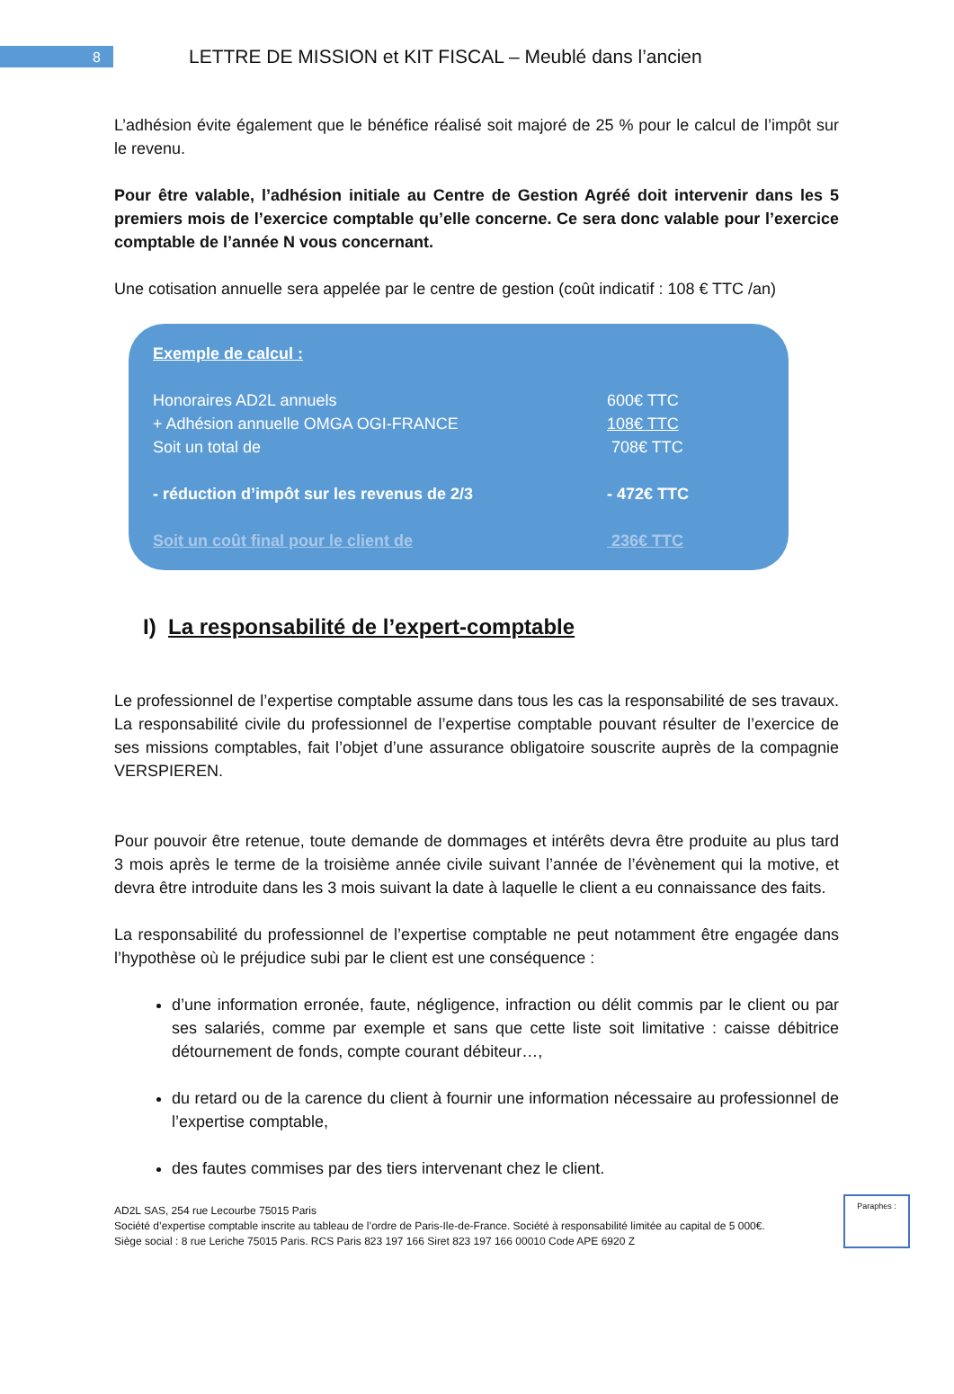8
LETTRE DE MISSION et KIT FISCAL – Meublé dans l’ancien
L’adhésion évite également que le bénéfice réalisé soit majoré de 25 % pour le calcul de l’impôt sur le revenu.
Pour être valable, l’adhésion initiale au Centre de Gestion Agréé doit intervenir dans les 5 premiers mois de l’exercice comptable qu’elle concerne. Ce sera donc valable pour l’exercice comptable de l’année N vous concernant.
Une cotisation annuelle sera appelée par le centre de gestion (coût indicatif : 108 € TTC /an)
Exemple de calcul :
Honoraires AD2L annuels 600€ TTC
+ Adhésion annuelle OMGA OGI-FRANCE 108€ TTC
Soit un total de 708€ TTC
- réduction d’impôt sur les revenus de 2/3 - 472€ TTC
Soit un coût final pour le client de 236€ TTC
I) La responsabilité de l’expert-comptable
Le professionnel de l’expertise comptable assume dans tous les cas la responsabilité de ses travaux. La responsabilité civile du professionnel de l’expertise comptable pouvant résulter de l’exercice de ses missions comptables, fait l’objet d’une assurance obligatoire souscrite auprès de la compagnie VERSPIEREN.
Pour pouvoir être retenue, toute demande de dommages et intérêts devra être produite au plus tard 3 mois après le terme de la troisième année civile suivant l’année de l’évènement qui la motive, et devra être introduite dans les 3 mois suivant la date à laquelle le client a eu connaissance des faits.
La responsabilité du professionnel de l’expertise comptable ne peut notamment être engagée dans l’hypothèse où le préjudice subi par le client est une conséquence :
d’une information erronée, faute, négligence, infraction ou délit commis par le client ou par ses salariés, comme par exemple et sans que cette liste soit limitative : caisse débitrice détournement de fonds, compte courant débiteur…,
du retard ou de la carence du client à fournir une information nécessaire au professionnel de l’expertise comptable,
des fautes commises par des tiers intervenant chez le client.
Paraphes :
AD2L SAS, 254 rue Lecourbe 75015 Paris
Société d’expertise comptable inscrite au tableau de l’ordre de Paris-Ile-de-France. Société à responsabilité limitée au capital de 5 000€.
Siège social : 8 rue Leriche 75015 Paris. RCS Paris 823 197 166 Siret 823 197 166 00010 Code APE 6920 Z